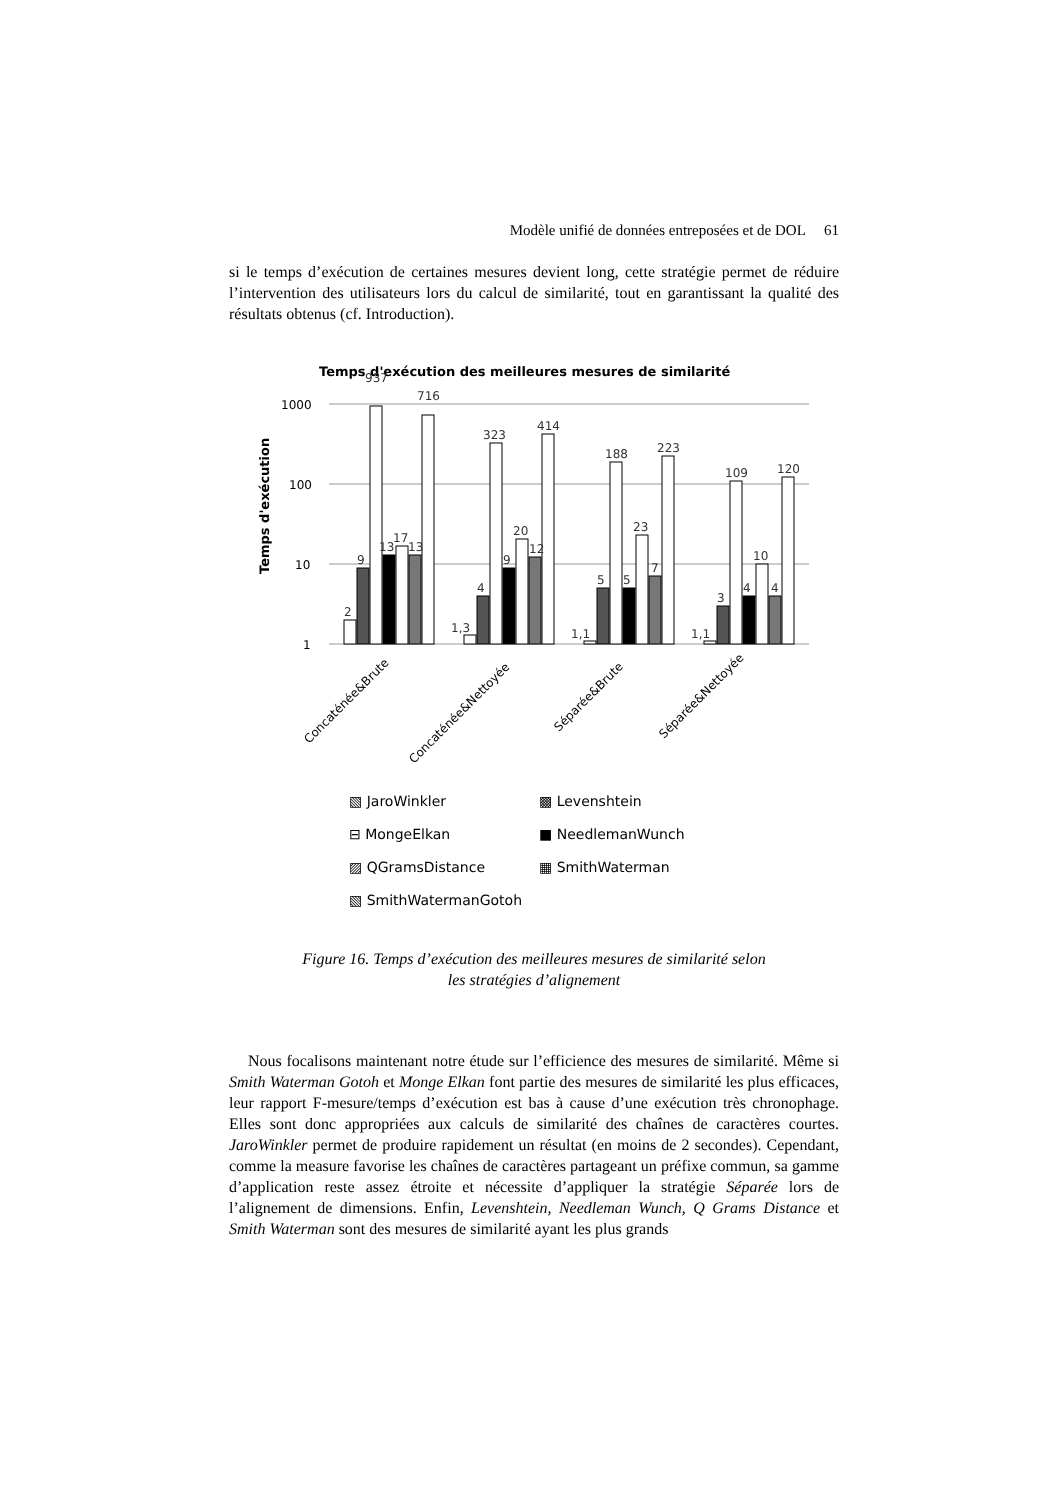Modèle unifié de données entreposées et de DOL 61
si le temps d’exécution de certaines mesures devient long, cette stratégie permet de réduire l’intervention des utilisateurs lors du calcul de similarité, tout en garantissant la qualité des résultats obtenus (cf. Introduction).
Temps d'exécution des meilleures mesures de similarité
1000
100
10
1
Temps d'exécution
2
9
937
13
17
13
716
1,3
4
323
9
20
12
414
1,1
5
188
5
23
7
223
1,1
3
109
4
10
4
120
Concaténée&Brute
Concaténée&Nettoyée
Séparée&Brute
Séparée&Nettoyée
▧ JaroWinkler
▩ Levenshtein
⊟ MongeElkan
■ NeedlemanWunch
▨ QGramsDistance
▦ SmithWaterman
▧ SmithWatermanGotoh
Figure 16. Temps d’exécution des meilleures mesures de similarité selon
les stratégies d’alignement
Nous focalisons maintenant notre étude sur l’efficience des mesures de similarité. Même si Smith Waterman Gotoh et Monge Elkan font partie des mesures de similarité les plus efficaces, leur rapport F-mesure/temps d’exécution est bas à cause d’une exécution très chronophage. Elles sont donc appropriées aux calculs de similarité des chaînes de caractères courtes. JaroWinkler permet de produire rapidement un résultat (en moins de 2 secondes). Cependant, comme la measure favorise les chaînes de caractères partageant un préfixe commun, sa gamme d’application reste assez étroite et nécessite d’appliquer la stratégie Séparée lors de l’alignement de dimensions. Enfin, Levenshtein, Needleman Wunch, Q Grams Distance et Smith Waterman sont des mesures de similarité ayant les plus grands